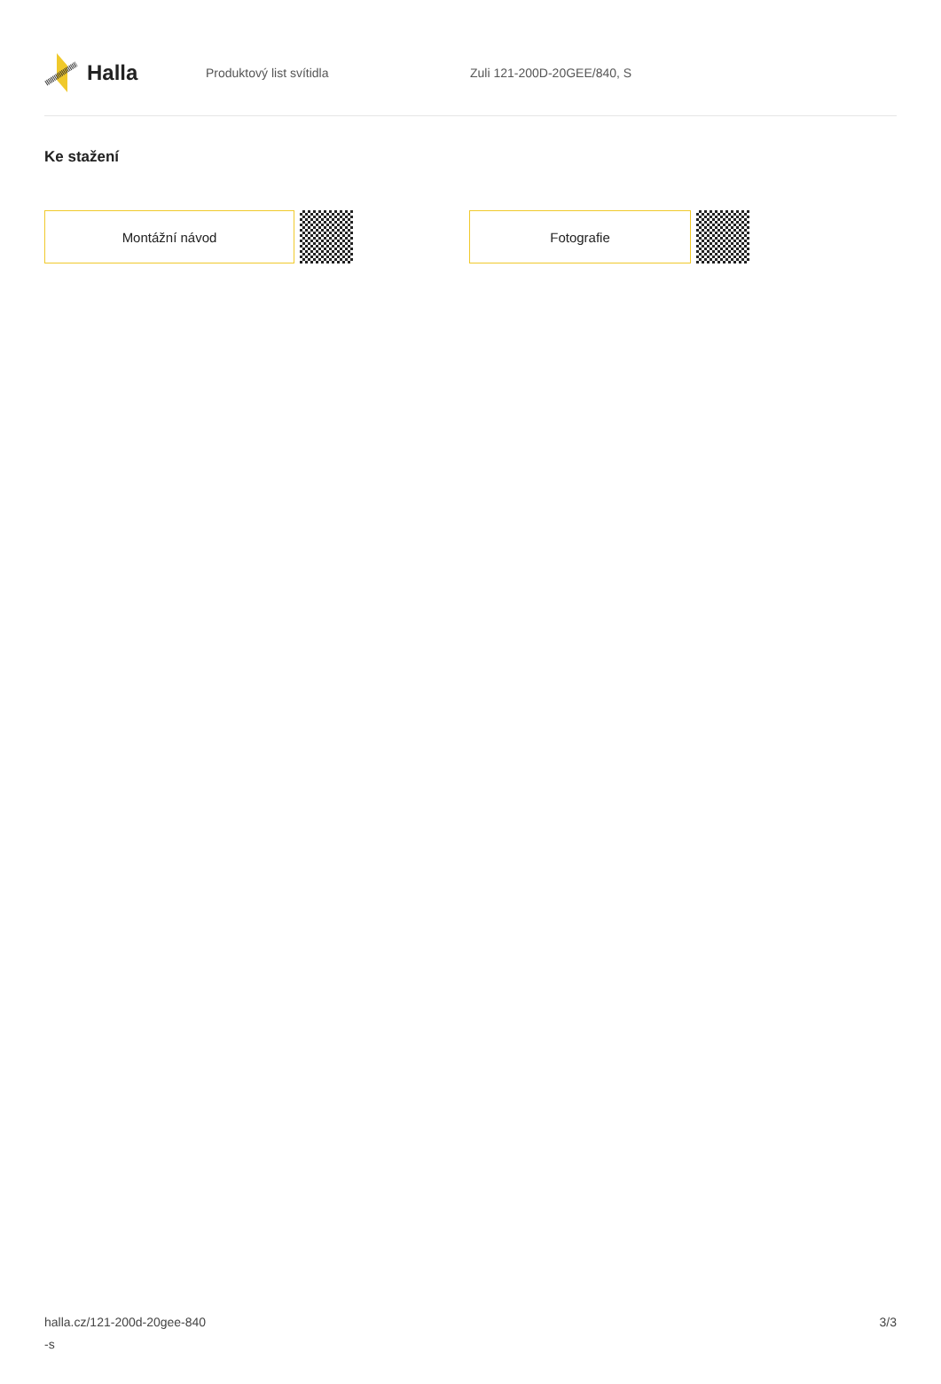Halla
Produktový list svítidla Zuli 121-200D-20GEE/840, S
Ke stažení
Montážní návod Fotografie
halla.cz/121-200d-20gee-840
-s
3/3